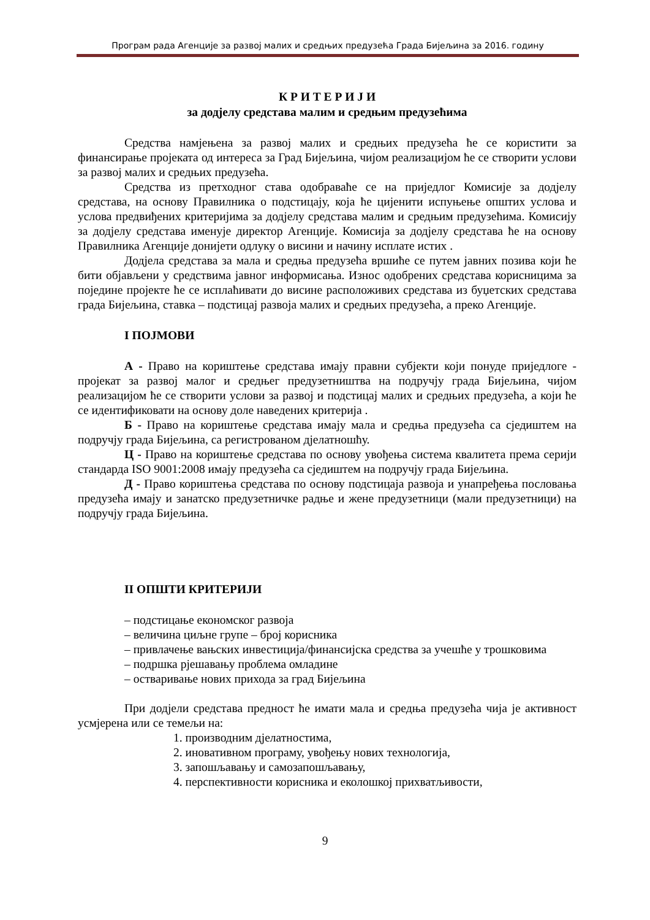Програм рада Агенције за развој малих и средњих предузећа Града Бијељина за 2016. годину
К Р И Т Е Р И Ј И
за додјелу средстава малим и средњим предузећима
Средства намјењена за развој малих и средњих предузећа ће се користити за финансирање пројеката од интереса за Град Бијељина, чијом реализацијом ће се створити услови за развој малих и средњих предузећа.
Средства из претходног става одобраваће се на приједлог Комисије за додјелу средстава, на основу Правилника о подстицају, која ће цијенити испуњење општих услова и услова предвиђених критеријима за додјелу средстава малим и средњим предузећима. Комисију за додјелу средстава именује директор Агенције. Комисија за додјелу средстава ће на основу Правилника Агенције донијети одлуку о висини и начину исплате истих .
Додјела средстава за мала и средња предузећа вршиће се путем јавних позива који ће бити објављени у средствима јавног информисања. Износ одобрених средстава корисницима за поједине пројекте ће се исплаћивати до висине расположивих средстава из буџетских средстава града Бијељина, ставка – подстицај развоја малих и средњих предузећа, а преко Агенције.
I ПОЈМОВИ
А - Право на кориштење средстава имају правни субјекти који понуде приједлоге - пројекат за развој малог и средњег предузетништва на подручју града Бијељина, чијом реализацијом ће се створити услови за развој и подстицај малих и средњих предузећа, а који ће се идентификовати на основу доле наведених критерија .
Б - Право на кориштење средстава имају мала и средња предузећа са сједиштем на подручју града Бијељина, са регистрованом дјелатношћу.
Ц - Право на кориштење средстава по основу увођења система квалитета према серији стандарда ISO 9001:2008 имају предузећа са сједиштем на подручју града Бијељина.
Д - Право кориштења средстава по основу подстицаја развоја и унапређења пословања предузећа имају и занатско предузетничке радње и жене предузетници (мали предузетници) на подручју града Бијељина.
II ОПШТИ КРИТЕРИЈИ
– подстицање економског развоја
– величина циљне групе – број корисника
– привлачење вањских инвестиција/финансијска средства за учешће у трошковима
– подршка рјешавању проблема омладине
– остваривање нових прихода за град Бијељина
При додјели средстава предност ће имати мала и средња предузећа чија је активност усмјерена или се темељи на:
1. производним дјелатностима,
2. иновативном програму, увођењу нових технологија,
3. запошљавању и самозапошљавању,
4. перспективности корисника и еколошкој прихватљивости,
9